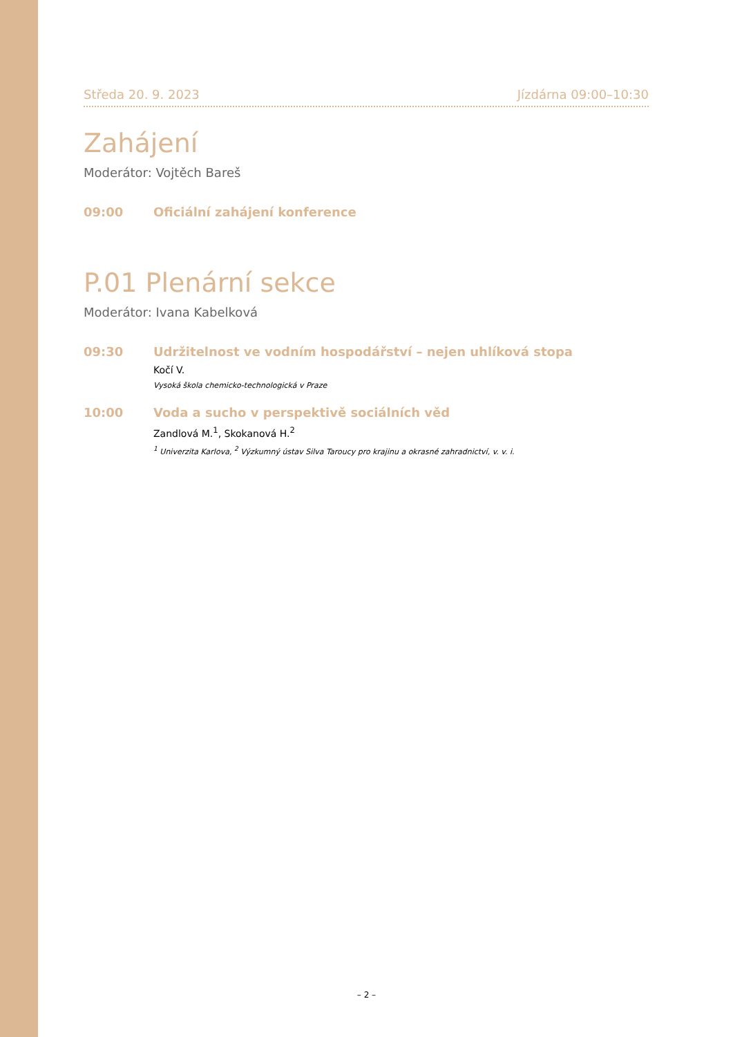Středa 20. 9. 2023 Jízdárna 09:00–10:30
Zahájení
Moderátor: Vojtěch Bareš
09:00 Oficiální zahájení konference
P.01 Plenární sekce
Moderátor: Ivana Kabelková
09:30 Udržitelnost ve vodním hospodářství – nejen uhlíková stopa
Kočí V.
Vysoká škola chemicko-technologická v Praze
10:00 Voda a sucho v perspektivě sociálních věd
Zandlová M.<sup>1</sup>, Skokanová H.<sup>2</sup>
<sup>1</sup> Univerzita Karlova, <sup>2</sup> Výzkumný ústav Silva Taroucy pro krajinu a okrasné zahradnictví, v. v. i.
– 2 –